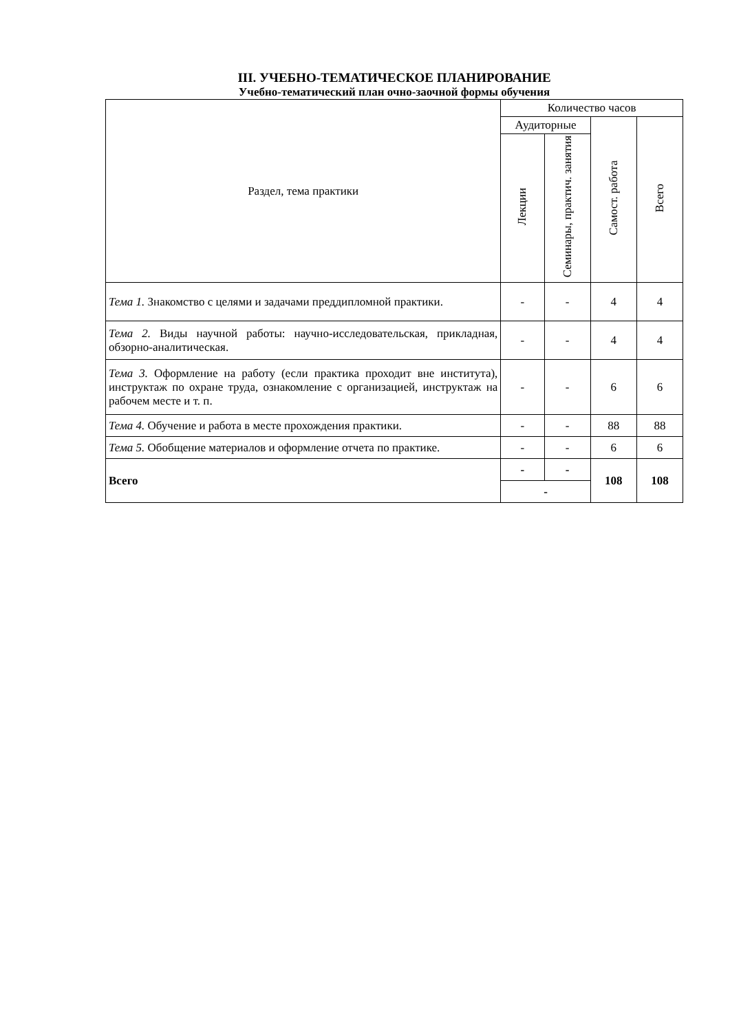III. УЧЕБНО-ТЕМАТИЧЕСКОЕ ПЛАНИРОВАНИЕ
Учебно-тематический план очно-заочной формы обучения
| Раздел, тема практики | Количество часов | | | |
| --- | --- | --- | --- | --- |
| | Аудиторные | | Самост. работа | Всего |
| | Лекции | Семинары, практич. занятия | | |
| Тема 1. Знакомство с целями и задачами преддипломной практики. | - | - | 4 | 4 |
| Тема 2. Виды научной работы: научно-исследовательская, прикладная, обзорно-аналитическая. | - | - | 4 | 4 |
| Тема 3. Оформление на работу (если практика проходит вне института), инструктаж по охране труда, ознакомление с организацией, инструктаж на рабочем месте и т. п. | - | - | 6 | 6 |
| Тема 4. Обучение и работа в месте прохождения практики. | - | - | 88 | 88 |
| Тема 5. Обобщение материалов и оформление отчета по практике. | - | - | 6 | 6 |
| Всего | - | - | 108 | 108 |
| | - | | | |